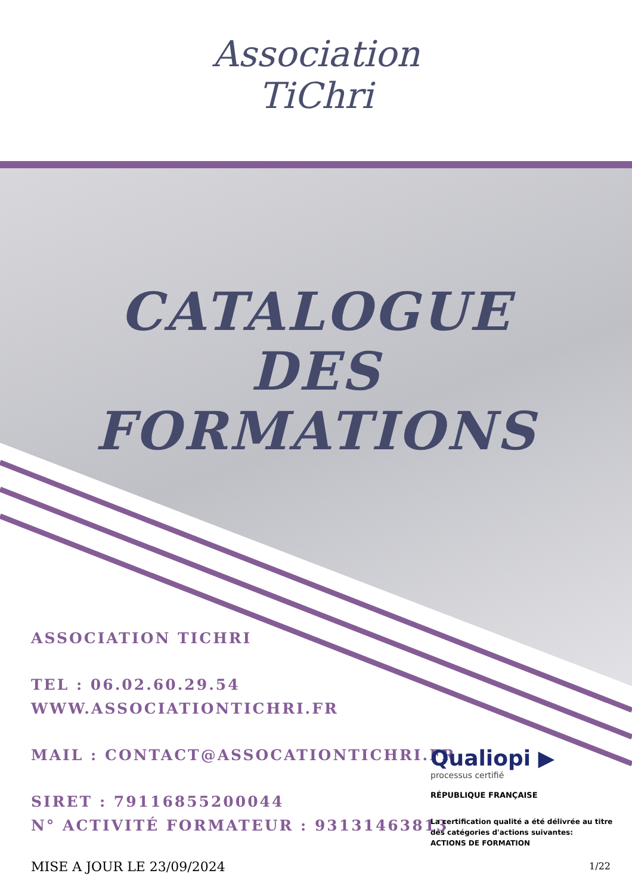Association
TiChri
CATALOGUE
DES
FORMATIONS
ASSOCIATION TICHRI
TEL : 06.02.60.29.54
WWW.ASSOCIATIONTICHRI.FR
MAIL : CONTACT@ASSOCATIONTICHRI.FR
SIRET : 79116855200044
N° ACTIVITÉ FORMATEUR : 93131463813
Qualiopi ▶
processus certifié
RÉPUBLIQUE FRANÇAISE
La certification qualité a été délivrée au titre des catégories d'actions suivantes:
ACTIONS DE FORMATION
MISE A JOUR LE 23/09/2024 1/22